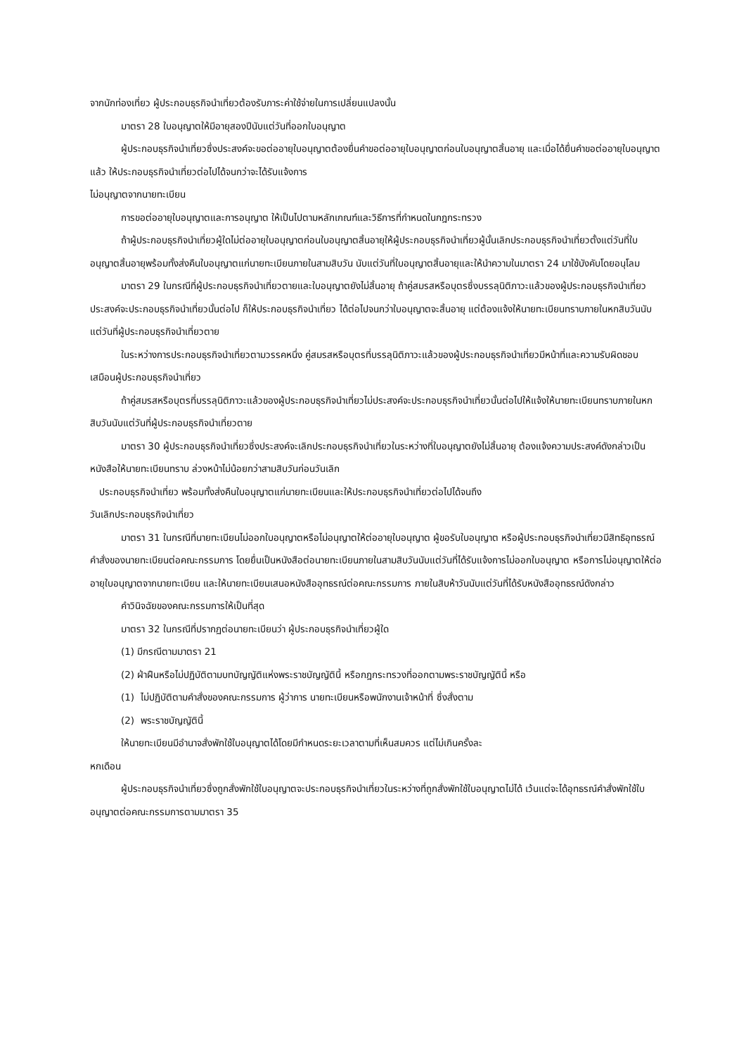จากนักท่องเที่ยว ผู้ประกอบธุรกิจนำเที่ยวต้องรับภาระค่าใช้จ่ายในการเปลี่ยนแปลงนั้น
มาตรา 28 ใบอนุญาตให้มีอายุสองปีนับแต่วันที่ออกใบอนุญาต
ผู้ประกอบธุรกิจนำเที่ยวซึ่งประสงค์จะขอต่ออายุใบอนุญาตต้องยื่นคำขอต่ออายุใบอนุญาตก่อนใบอนุญาตสิ้นอายุ และเมื่อได้ยื่นคำขอต่ออายุใบอนุญาตแล้ว ให้ประกอบธุรกิจนำเที่ยวต่อไปได้จนกว่าจะได้รับแจ้งการ
ไม่อนุญาตจากนายทะเบียน
การขอต่ออายุใบอนุญาตและการอนุญาต ให้เป็นไปตามหลักเกณฑ์และวิธีการที่กำหนดในกฎกระทรวง
ถ้าผู้ประกอบธุรกิจนำเที่ยวผู้ใดไม่ต่ออายุใบอนุญาตก่อนใบอนุญาตสิ้นอายุให้ผู้ประกอบธุรกิจนำเที่ยวผู้นั้นเลิกประกอบธุรกิจนำเที่ยวตั้งแต่วันที่ใบอนุญาตสิ้นอายุพร้อมทั้งส่งคืนใบอนุญาตแก่นายทะเบียนภายในสามสิบวัน นับแต่วันที่ใบอนุญาตสิ้นอายุและให้นำความในมาตรา 24 มาใช้บังคับโดยอนุโลม
มาตรา 29 ในกรณีที่ผู้ประกอบธุรกิจนำเที่ยวตายและใบอนุญาตยังไม่สิ้นอายุ ถ้าคู่สมรสหรือบุตรซึ่งบรรลุนิติภาวะแล้วของผู้ประกอบธุรกิจนำเที่ยวประสงค์จะประกอบธุรกิจนำเที่ยวนั้นต่อไป ก็ให้ประกอบธุรกิจนำเที่ยว ได้ต่อไปจนกว่าใบอนุญาตจะสิ้นอายุ แต่ต้องแจ้งให้นายทะเบียนทราบภายในหกสิบวันนับแต่วันที่ผู้ประกอบธุรกิจนำเที่ยวตาย
ในระหว่างการประกอบธุรกิจนำเที่ยวตามวรรคหนึ่ง คู่สมรสหรือบุตรที่บรรลุนิติภาวะแล้วของผู้ประกอบธุรกิจนำเที่ยวมีหน้าที่และความรับผิดชอบเสมือนผู้ประกอบธุรกิจนำเที่ยว
ถ้าคู่สมรสหรือบุตรที่บรรลุนิติภาวะแล้วของผู้ประกอบธุรกิจนำเที่ยวไม่ประสงค์จะประกอบธุรกิจนำเที่ยวนั้นต่อไปให้แจ้งให้นายทะเบียนทราบภายในหกสิบวันนับแต่วันที่ผู้ประกอบธุรกิจนำเที่ยวตาย
มาตรา 30 ผู้ประกอบธุรกิจนำเที่ยวซึ่งประสงค์จะเลิกประกอบธุรกิจนำเที่ยวในระหว่างที่ใบอนุญาตยังไม่สิ้นอายุ ต้องแจ้งความประสงค์ดังกล่าวเป็นหนังสือให้นายทะเบียนทราบ ล่วงหน้าไม่น้อยกว่าสามสิบวันก่อนวันเลิก
ประกอบธุรกิจนำเที่ยว พร้อมทั้งส่งคืนใบอนุญาตแก่นายทะเบียนและให้ประกอบธุรกิจนำเที่ยวต่อไปได้จนถึง
วันเลิกประกอบธุรกิจนำเที่ยว
มาตรา 31 ในกรณีที่นายทะเบียนไม่ออกใบอนุญาตหรือไม่อนุญาตให้ต่ออายุใบอนุญาต ผู้ขอรับใบอนุญาต หรือผู้ประกอบธุรกิจนำเที่ยวมีสิทธิอุทธรณ์คำสั่งของนายทะเบียนต่อคณะกรรมการ โดยยื่นเป็นหนังสือต่อนายทะเบียนภายในสามสิบวันนับแต่วันที่ได้รับแจ้งการไม่ออกใบอนุญาต หรือการไม่อนุญาตให้ต่ออายุใบอนุญาตจากนายทะเบียน และให้นายทะเบียนเสนอหนังสืออุทธรณ์ต่อคณะกรรมการ ภายในสิบห้าวันนับแต่วันที่ได้รับหนังสืออุทธรณ์ดังกล่าว
คำวินิจฉัยของคณะกรรมการให้เป็นที่สุด
มาตรา 32 ในกรณีที่ปรากฏต่อนายทะเบียนว่า ผู้ประกอบธุรกิจนำเที่ยวผู้ใด
(1) มีกรณีตามมาตรา 21
(2) ฝ่าฝืนหรือไม่ปฏิบัติตามบทบัญญัติแห่งพระราชบัญญัตินี้ หรือกฎกระทรวงที่ออกตามพระราชบัญญัตินี้ หรือ
(1) ไม่ปฏิบัติตามคำสั่งของคณะกรรมการ ผู้ว่าการ นายทะเบียนหรือพนักงานเจ้าหน้าที่ ซึ่งสั่งตาม
(2) พระราชบัญญัตินี้
ให้นายทะเบียนมีอำนาจสั่งพักใช้ใบอนุญาตได้โดยมีกำหนดระยะเวลาตามที่เห็นสมควร แต่ไม่เกินครั้งละ
หกเดือน
ผู้ประกอบธุรกิจนำเที่ยวซึ่งถูกสั่งพักใช้ใบอนุญาตจะประกอบธุรกิจนำเที่ยวในระหว่างที่ถูกสั่งพักใช้ใบอนุญาตไม่ได้ เว้นแต่จะได้อุทธรณ์คำสั่งพักใช้ใบอนุญาตต่อคณะกรรมการตามมาตรา 35